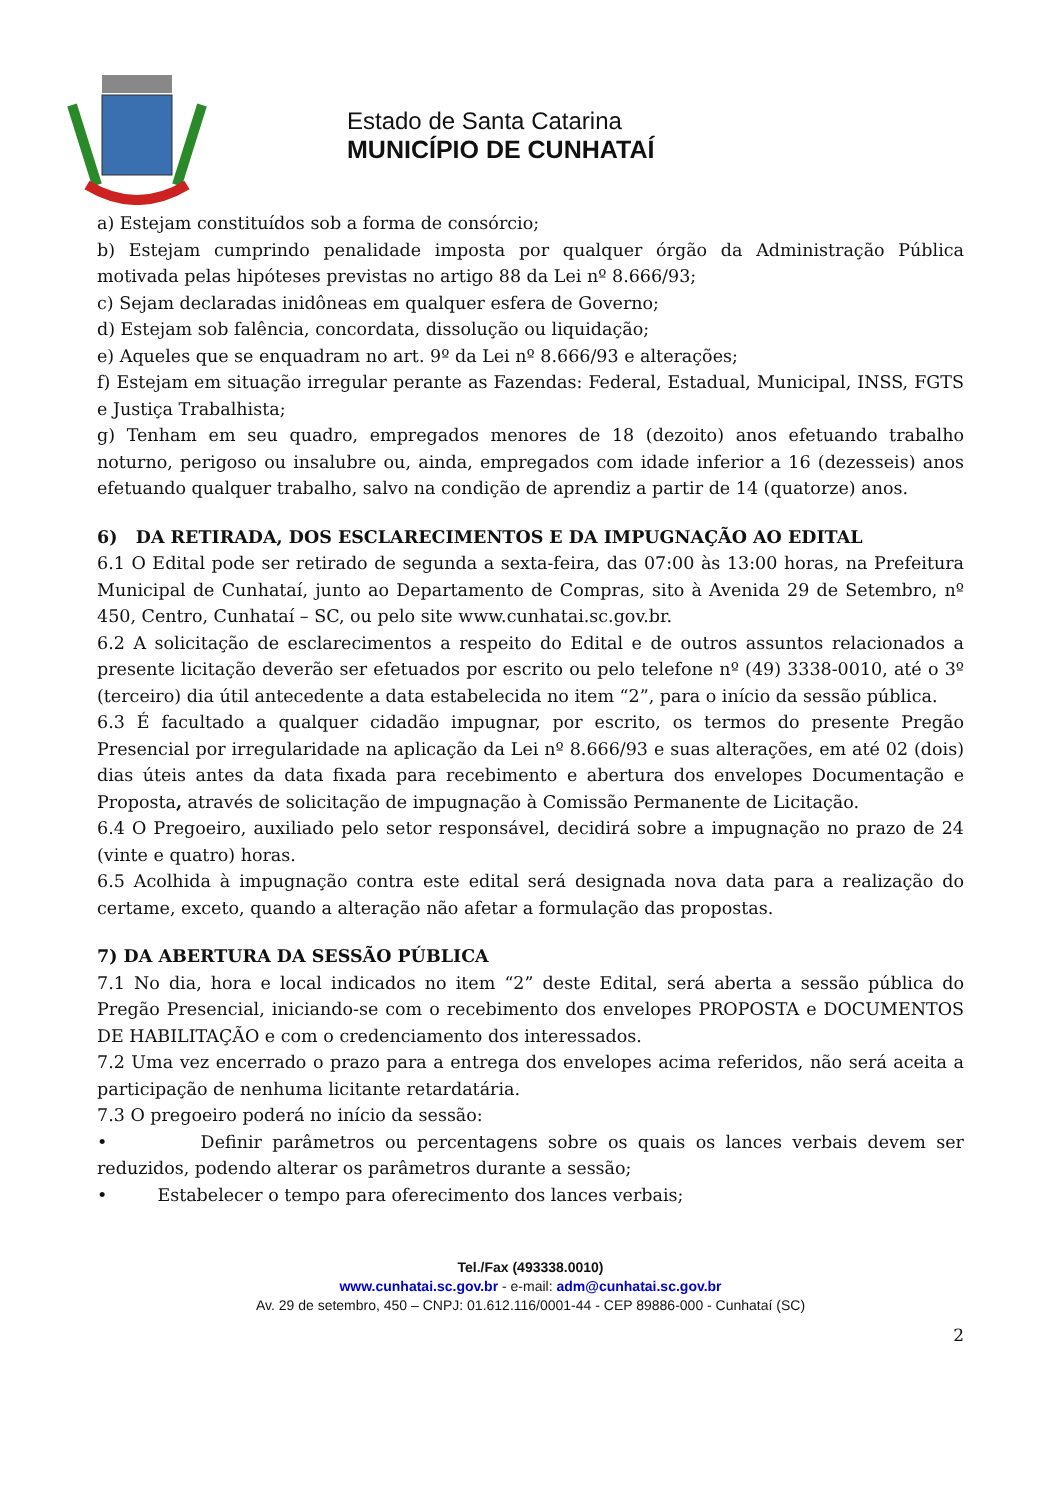Estado de Santa Catarina
MUNICÍPIO DE CUNHATAÍ
a) Estejam constituídos sob a forma de consórcio;
b) Estejam cumprindo penalidade imposta por qualquer órgão da Administração Pública motivada pelas hipóteses previstas no artigo 88 da Lei nº 8.666/93;
c) Sejam declaradas inidôneas em qualquer esfera de Governo;
d) Estejam sob falência, concordata, dissolução ou liquidação;
e) Aqueles que se enquadram no art. 9º da Lei nº 8.666/93 e alterações;
f) Estejam em situação irregular perante as Fazendas: Federal, Estadual, Municipal, INSS, FGTS e Justiça Trabalhista;
g) Tenham em seu quadro, empregados menores de 18 (dezoito) anos efetuando trabalho noturno, perigoso ou insalubre ou, ainda, empregados com idade inferior a 16 (dezesseis) anos efetuando qualquer trabalho, salvo na condição de aprendiz a partir de 14 (quatorze) anos.
6) DA RETIRADA, DOS ESCLARECIMENTOS E DA IMPUGNAÇÃO AO EDITAL
6.1 O Edital pode ser retirado de segunda a sexta-feira, das 07:00 às 13:00 horas, na Prefeitura Municipal de Cunhataí, junto ao Departamento de Compras, sito à Avenida 29 de Setembro, nº 450, Centro, Cunhataí – SC, ou pelo site www.cunhatai.sc.gov.br.
6.2 A solicitação de esclarecimentos a respeito do Edital e de outros assuntos relacionados a presente licitação deverão ser efetuados por escrito ou pelo telefone nº (49) 3338-0010, até o 3º (terceiro) dia útil antecedente a data estabelecida no item “2”, para o início da sessão pública.
6.3 É facultado a qualquer cidadão impugnar, por escrito, os termos do presente Pregão Presencial por irregularidade na aplicação da Lei nº 8.666/93 e suas alterações, em até 02 (dois) dias úteis antes da data fixada para recebimento e abertura dos envelopes Documentação e Proposta, através de solicitação de impugnação à Comissão Permanente de Licitação.
6.4 O Pregoeiro, auxiliado pelo setor responsável, decidirá sobre a impugnação no prazo de 24 (vinte e quatro) horas.
6.5 Acolhida à impugnação contra este edital será designada nova data para a realização do certame, exceto, quando a alteração não afetar a formulação das propostas.
7) DA ABERTURA DA SESSÃO PÚBLICA
7.1 No dia, hora e local indicados no item “2” deste Edital, será aberta a sessão pública do Pregão Presencial, iniciando-se com o recebimento dos envelopes PROPOSTA e DOCUMENTOS DE HABILITAÇÃO e com o credenciamento dos interessados.
7.2 Uma vez encerrado o prazo para a entrega dos envelopes acima referidos, não será aceita a participação de nenhuma licitante retardatária.
7.3 O pregoeiro poderá no início da sessão:
• Definir parâmetros ou percentagens sobre os quais os lances verbais devem ser reduzidos, podendo alterar os parâmetros durante a sessão;
• Estabelecer o tempo para oferecimento dos lances verbais;
Tel./Fax (493338.0010)
www.cunhatai.sc.gov.br - e-mail: adm@cunhatai.sc.gov.br
Av. 29 de setembro, 450 – CNPJ: 01.612.116/0001-44 - CEP 89886-000 - Cunhataí (SC)
2